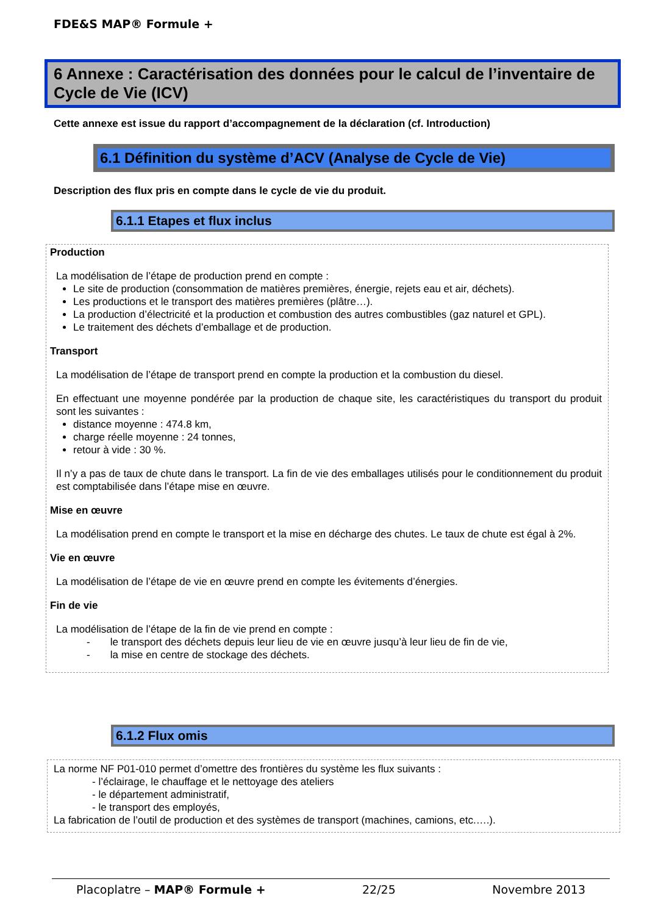FDE&S MAP® Formule +
6 Annexe : Caractérisation des données pour le calcul de l’inventaire de Cycle de Vie (ICV)
Cette annexe est issue du rapport d’accompagnement de la déclaration (cf. Introduction)
6.1 Définition du système d’ACV (Analyse de Cycle de Vie)
Description des flux pris en compte dans le cycle de vie du produit.
6.1.1 Etapes et flux inclus
Production
La modélisation de l’étape de production prend en compte :
Le site de production (consommation de matières premières, énergie, rejets eau et air, déchets).
Les productions et le transport des matières premières (plâtre…).
La production d’électricité et la production et combustion des autres combustibles (gaz naturel et GPL).
Le traitement des déchets d’emballage et de production.
Transport
La modélisation de l’étape de transport prend en compte la production et la combustion du diesel.
En effectuant une moyenne pondérée par la production de chaque site, les caractéristiques du transport du produit sont les suivantes :
distance moyenne : 474.8 km,
charge réelle moyenne : 24 tonnes,
retour à vide : 30 %.
Il n’y a pas de taux de chute dans le transport. La fin de vie des emballages utilisés pour le conditionnement du produit est comptabilisée dans l’étape mise en œuvre.
Mise en œuvre
La modélisation prend en compte le transport et la mise en décharge des chutes. Le taux de chute est égal à 2%.
Vie en œuvre
La modélisation de l’étape de vie en œuvre prend en compte les évitements d’énergies.
Fin de vie
La modélisation de l’étape de la fin de vie prend en compte :
- le transport des déchets depuis leur lieu de vie en œuvre jusqu’à leur lieu de fin de vie,
- la mise en centre de stockage des déchets.
6.1.2 Flux omis
La norme NF P01-010 permet d’omettre des frontières du système les flux suivants :
- l’éclairage, le chauffage et le nettoyage des ateliers
- le département administratif,
- le transport des employés,
La fabrication de l’outil de production et des systèmes de transport (machines, camions, etc.….).
Placoplatre – MAP® Formule + 22/25 Novembre 2013